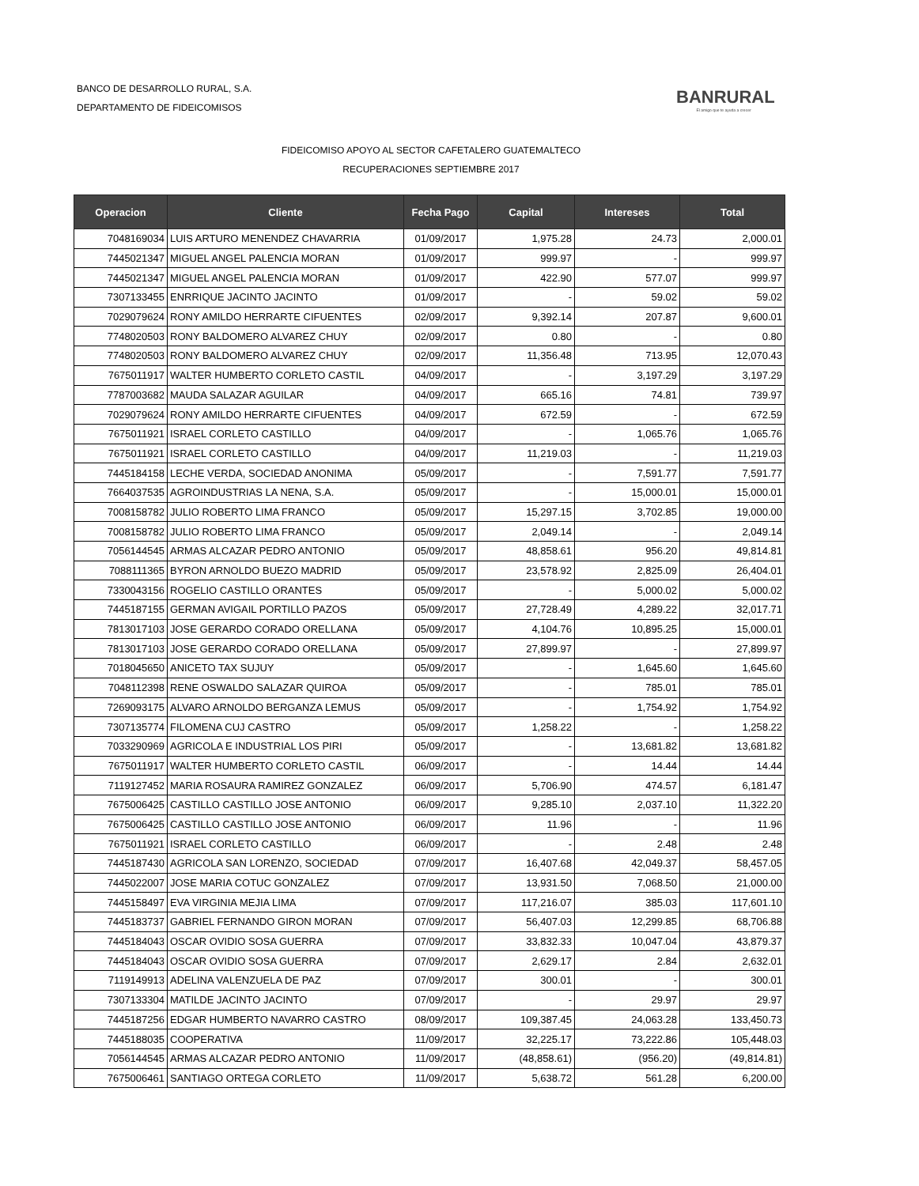BANCO DE DESARROLLO RURAL, S.A.
DEPARTAMENTO DE FIDEICOMISOS
BANRURAL
El amigo que te ayuda a crecer
FIDEICOMISO APOYO AL SECTOR CAFETALERO GUATEMALTECO
RECUPERACIONES SEPTIEMBRE 2017
| Operacion | Cliente | Fecha Pago | Capital | Intereses | Total |
| --- | --- | --- | --- | --- | --- |
| 7048169034 | LUIS ARTURO MENENDEZ CHAVARRIA | 01/09/2017 | 1,975.28 | 24.73 | 2,000.01 |
| 7445021347 | MIGUEL ANGEL PALENCIA MORAN | 01/09/2017 | 999.97 | - | 999.97 |
| 7445021347 | MIGUEL ANGEL PALENCIA MORAN | 01/09/2017 | 422.90 | 577.07 | 999.97 |
| 7307133455 | ENRRIQUE JACINTO JACINTO | 01/09/2017 | - | 59.02 | 59.02 |
| 7029079624 | RONY AMILDO HERRARTE CIFUENTES | 02/09/2017 | 9,392.14 | 207.87 | 9,600.01 |
| 7748020503 | RONY BALDOMERO ALVAREZ CHUY | 02/09/2017 | 0.80 | - | 0.80 |
| 7748020503 | RONY BALDOMERO ALVAREZ CHUY | 02/09/2017 | 11,356.48 | 713.95 | 12,070.43 |
| 7675011917 | WALTER HUMBERTO CORLETO CASTIL | 04/09/2017 | - | 3,197.29 | 3,197.29 |
| 7787003682 | MAUDA SALAZAR AGUILAR | 04/09/2017 | 665.16 | 74.81 | 739.97 |
| 7029079624 | RONY AMILDO HERRARTE CIFUENTES | 04/09/2017 | 672.59 | - | 672.59 |
| 7675011921 | ISRAEL CORLETO CASTILLO | 04/09/2017 | - | 1,065.76 | 1,065.76 |
| 7675011921 | ISRAEL CORLETO CASTILLO | 04/09/2017 | 11,219.03 | - | 11,219.03 |
| 7445184158 | LECHE VERDA, SOCIEDAD ANONIMA | 05/09/2017 | - | 7,591.77 | 7,591.77 |
| 7664037535 | AGROINDUSTRIAS LA NENA, S.A. | 05/09/2017 | - | 15,000.01 | 15,000.01 |
| 7008158782 | JULIO ROBERTO LIMA FRANCO | 05/09/2017 | 15,297.15 | 3,702.85 | 19,000.00 |
| 7008158782 | JULIO ROBERTO LIMA FRANCO | 05/09/2017 | 2,049.14 | - | 2,049.14 |
| 7056144545 | ARMAS ALCAZAR PEDRO ANTONIO | 05/09/2017 | 48,858.61 | 956.20 | 49,814.81 |
| 7088111365 | BYRON ARNOLDO BUEZO MADRID | 05/09/2017 | 23,578.92 | 2,825.09 | 26,404.01 |
| 7330043156 | ROGELIO CASTILLO ORANTES | 05/09/2017 | - | 5,000.02 | 5,000.02 |
| 7445187155 | GERMAN AVIGAIL PORTILLO PAZOS | 05/09/2017 | 27,728.49 | 4,289.22 | 32,017.71 |
| 7813017103 | JOSE GERARDO CORADO ORELLANA | 05/09/2017 | 4,104.76 | 10,895.25 | 15,000.01 |
| 7813017103 | JOSE GERARDO CORADO ORELLANA | 05/09/2017 | 27,899.97 | - | 27,899.97 |
| 7018045650 | ANICETO TAX SUJUY | 05/09/2017 | - | 1,645.60 | 1,645.60 |
| 7048112398 | RENE OSWALDO SALAZAR QUIROA | 05/09/2017 | - | 785.01 | 785.01 |
| 7269093175 | ALVARO ARNOLDO BERGANZA LEMUS | 05/09/2017 | - | 1,754.92 | 1,754.92 |
| 7307135774 | FILOMENA CUJ CASTRO | 05/09/2017 | 1,258.22 | - | 1,258.22 |
| 7033290969 | AGRICOLA E INDUSTRIAL LOS PIRI | 05/09/2017 | - | 13,681.82 | 13,681.82 |
| 7675011917 | WALTER HUMBERTO CORLETO CASTIL | 06/09/2017 | - | 14.44 | 14.44 |
| 7119127452 | MARIA ROSAURA RAMIREZ GONZALEZ | 06/09/2017 | 5,706.90 | 474.57 | 6,181.47 |
| 7675006425 | CASTILLO CASTILLO JOSE ANTONIO | 06/09/2017 | 9,285.10 | 2,037.10 | 11,322.20 |
| 7675006425 | CASTILLO CASTILLO JOSE ANTONIO | 06/09/2017 | 11.96 | - | 11.96 |
| 7675011921 | ISRAEL CORLETO CASTILLO | 06/09/2017 | - | 2.48 | 2.48 |
| 7445187430 | AGRICOLA SAN LORENZO, SOCIEDAD | 07/09/2017 | 16,407.68 | 42,049.37 | 58,457.05 |
| 7445022007 | JOSE MARIA COTUC GONZALEZ | 07/09/2017 | 13,931.50 | 7,068.50 | 21,000.00 |
| 7445158497 | EVA VIRGINIA MEJIA LIMA | 07/09/2017 | 117,216.07 | 385.03 | 117,601.10 |
| 7445183737 | GABRIEL FERNANDO GIRON MORAN | 07/09/2017 | 56,407.03 | 12,299.85 | 68,706.88 |
| 7445184043 | OSCAR OVIDIO SOSA GUERRA | 07/09/2017 | 33,832.33 | 10,047.04 | 43,879.37 |
| 7445184043 | OSCAR OVIDIO SOSA GUERRA | 07/09/2017 | 2,629.17 | 2.84 | 2,632.01 |
| 7119149913 | ADELINA VALENZUELA DE PAZ | 07/09/2017 | 300.01 | - | 300.01 |
| 7307133304 | MATILDE JACINTO JACINTO | 07/09/2017 | - | 29.97 | 29.97 |
| 7445187256 | EDGAR HUMBERTO NAVARRO CASTRO | 08/09/2017 | 109,387.45 | 24,063.28 | 133,450.73 |
| 7445188035 | COOPERATIVA | 11/09/2017 | 32,225.17 | 73,222.86 | 105,448.03 |
| 7056144545 | ARMAS ALCAZAR PEDRO ANTONIO | 11/09/2017 | (48,858.61) | (956.20) | (49,814.81) |
| 7675006461 | SANTIAGO ORTEGA CORLETO | 11/09/2017 | 5,638.72 | 561.28 | 6,200.00 |